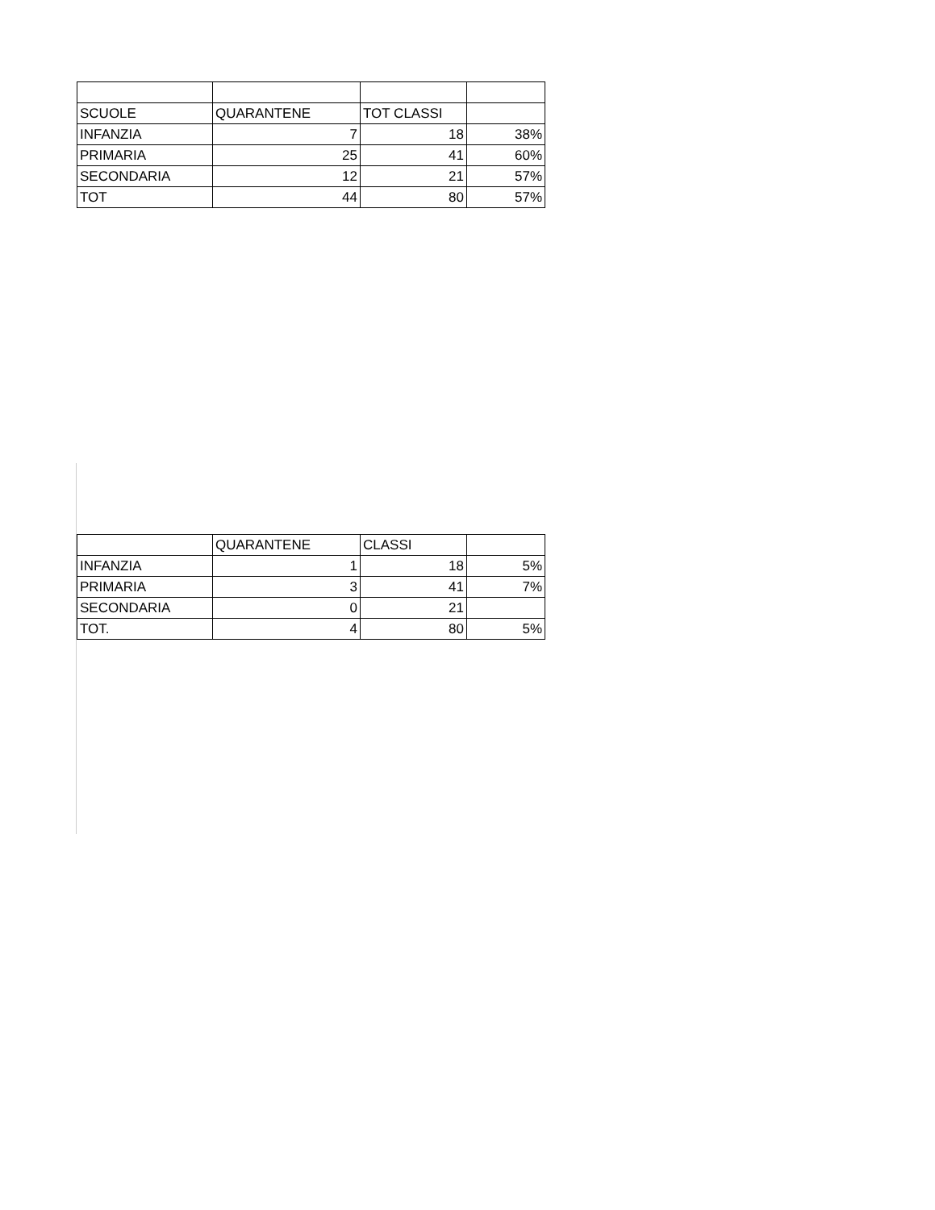| SCUOLE | QUARANTENE | TOT CLASSI | |
| INFANZIA | 7 | 18 | 38% |
| PRIMARIA | 25 | 41 | 60% |
| SECONDARIA | 12 | 21 | 57% |
| TOT | 44 | 80 | 57% |
| | QUARANTENE | CLASSI | |
| INFANZIA | 1 | 18 | 5% |
| PRIMARIA | 3 | 41 | 7% |
| SECONDARIA | 0 | 21 | |
| TOT. | 4 | 80 | 5% |